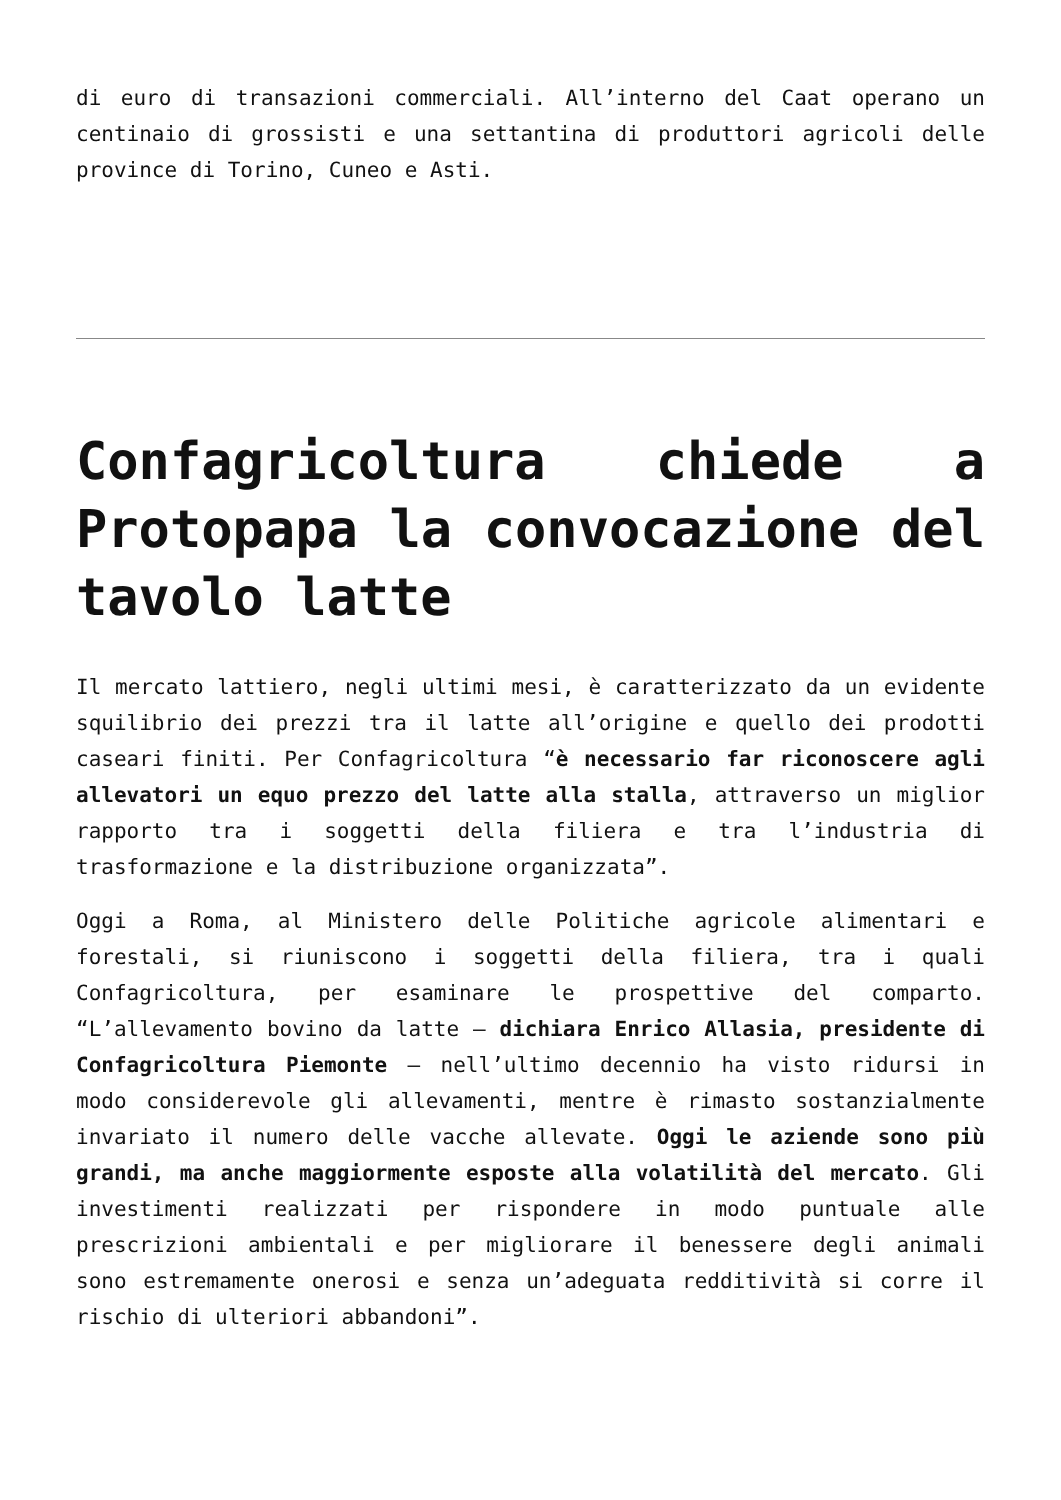di euro di transazioni commerciali. All’interno del Caat operano un centinaio di grossisti e una settantina di produttori agricoli delle province di Torino, Cuneo e Asti.
Confagricoltura chiede a Protopapa la convocazione del tavolo latte
Il mercato lattiero, negli ultimi mesi, è caratterizzato da un evidente squilibrio dei prezzi tra il latte all’origine e quello dei prodotti caseari finiti. Per Confagricoltura “è necessario far riconoscere agli allevatori un equo prezzo del latte alla stalla, attraverso un miglior rapporto tra i soggetti della filiera e tra l’industria di trasformazione e la distribuzione organizzata”.
Oggi a Roma, al Ministero delle Politiche agricole alimentari e forestali, si riuniscono i soggetti della filiera, tra i quali Confagricoltura, per esaminare le prospettive del comparto. “L’allevamento bovino da latte – dichiara Enrico Allasia, presidente di Confagricoltura Piemonte – nell’ultimo decennio ha visto ridursi in modo considerevole gli allevamenti, mentre è rimasto sostanzialmente invariato il numero delle vacche allevate. Oggi le aziende sono più grandi, ma anche maggiormente esposte alla volatilità del mercato. Gli investimenti realizzati per rispondere in modo puntuale alle prescrizioni ambientali e per migliorare il benessere degli animali sono estremamente onerosi e senza un’adeguata redditività si corre il rischio di ulteriori abbandoni”.